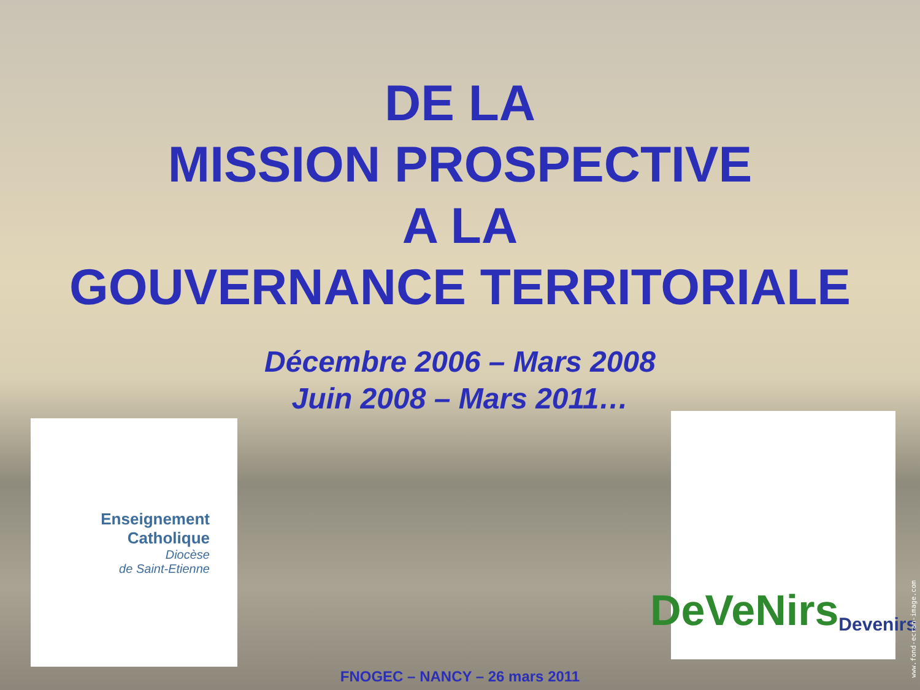DE LA
MISSION PROSPECTIVE
A LA
GOUVERNANCE TERRITORIALE
Décembre 2006 – Mars 2008
Juin 2008 – Mars 2011…
Enseignement
Catholique
Diocèse
de Saint-Etienne
DeVeNirs Devenirs
FNOGEC – NANCY – 26 mars 2011
www.fond-ecran-image.com